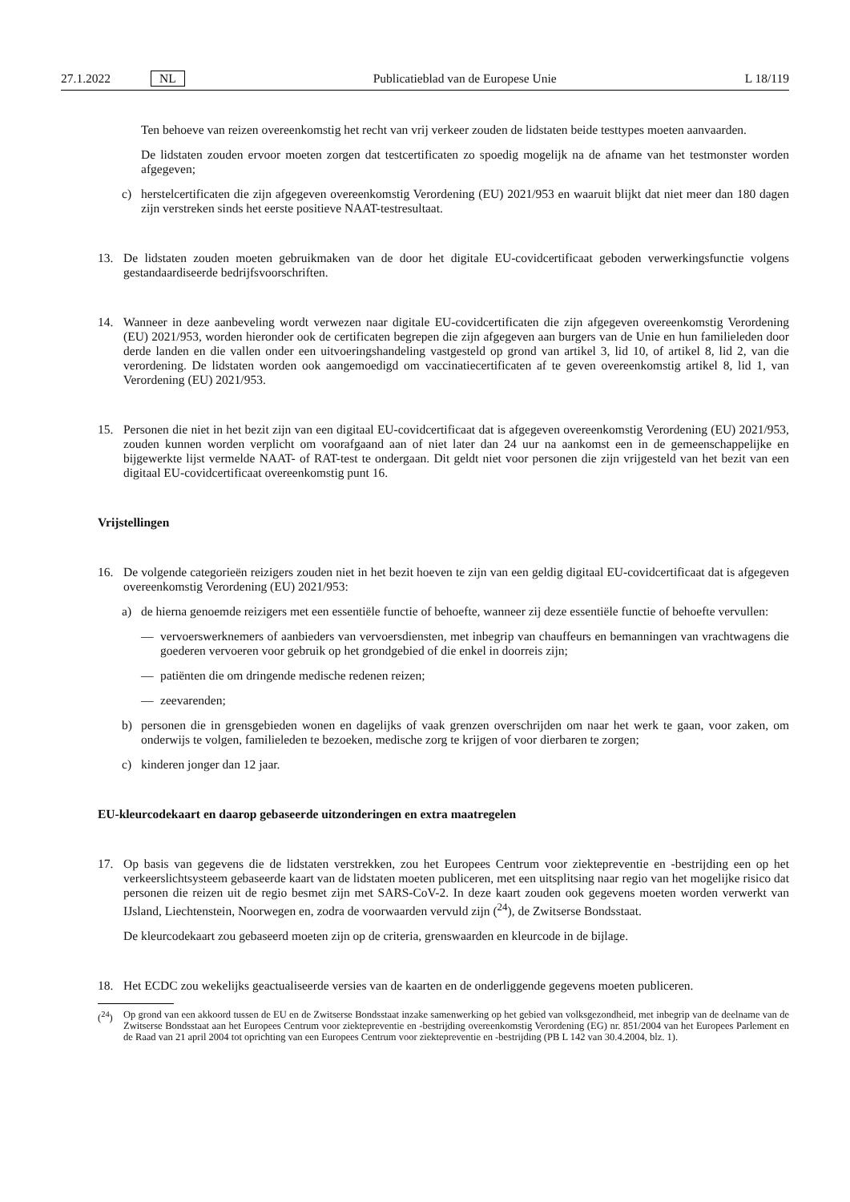27.1.2022 NL Publicatieblad van de Europese Unie L 18/119
Ten behoeve van reizen overeenkomstig het recht van vrij verkeer zouden de lidstaten beide testtypes moeten aanvaarden.
De lidstaten zouden ervoor moeten zorgen dat testcertificaten zo spoedig mogelijk na de afname van het testmonster worden afgegeven;
c) herstelcertificaten die zijn afgegeven overeenkomstig Verordening (EU) 2021/953 en waaruit blijkt dat niet meer dan 180 dagen zijn verstreken sinds het eerste positieve NAAT-testresultaat.
13. De lidstaten zouden moeten gebruikmaken van de door het digitale EU-covidcertificaat geboden verwerkingsfunctie volgens gestandaardiseerde bedrijfsvoorschriften.
14. Wanneer in deze aanbeveling wordt verwezen naar digitale EU-covidcertificaten die zijn afgegeven overeenkomstig Verordening (EU) 2021/953, worden hieronder ook de certificaten begrepen die zijn afgegeven aan burgers van de Unie en hun familieleden door derde landen en die vallen onder een uitvoeringshandeling vastgesteld op grond van artikel 3, lid 10, of artikel 8, lid 2, van die verordening. De lidstaten worden ook aangemoedigd om vaccinatiecer­tificaten af te geven overeenkomstig artikel 8, lid 1, van Verordening (EU) 2021/953.
15. Personen die niet in het bezit zijn van een digitaal EU-covidcertificaat dat is afgegeven overeenkomstig Verordening (EU) 2021/953, zouden kunnen worden verplicht om voorafgaand aan of niet later dan 24 uur na aankomst een in de gemeenschappelijke en bijgewerkte lijst vermelde NAAT- of RAT-test te ondergaan. Dit geldt niet voor personen die zijn vrijgesteld van het bezit van een digitaal EU-covidcertificaat overeenkomstig punt 16.
Vrijstellingen
16. De volgende categorieën reizigers zouden niet in het bezit hoeven te zijn van een geldig digitaal EU-covidcertificaat dat is afgegeven overeenkomstig Verordening (EU) 2021/953:
a) de hierna genoemde reizigers met een essentiële functie of behoefte, wanneer zij deze essentiële functie of behoefte vervullen:
— vervoerswerknemers of aanbieders van vervoersdiensten, met inbegrip van chauffeurs en bemanningen van vrachtwagens die goederen vervoeren voor gebruik op het grondgebied of die enkel in doorreis zijn;
— patiënten die om dringende medische redenen reizen;
— zeevarenden;
b) personen die in grensgebieden wonen en dagelijks of vaak grenzen overschrijden om naar het werk te gaan, voor zaken, om onderwijs te volgen, familieleden te bezoeken, medische zorg te krijgen of voor dierbaren te zorgen;
c) kinderen jonger dan 12 jaar.
EU-kleurcodekaart en daarop gebaseerde uitzonderingen en extra maatregelen
17. Op basis van gegevens die de lidstaten verstrekken, zou het Europees Centrum voor ziektepreventie en -bestrijding een op het verkeerslichtsysteem gebaseerde kaart van de lidstaten moeten publiceren, met een uitsplitsing naar regio van het mogelijke risico dat personen die reizen uit de regio besmet zijn met SARS-CoV-2. In deze kaart zouden ook gegevens moeten worden verwerkt van IJsland, Liechtenstein, Noorwegen en, zodra de voorwaarden vervuld zijn (<sup>24</sup>), de Zwitserse Bondsstaat.
De kleurcodekaart zou gebaseerd moeten zijn op de criteria, grenswaarden en kleurcode in de bijlage.
18. Het ECDC zou wekelijks geactualiseerde versies van de kaarten en de onderliggende gegevens moeten publiceren.
(<sup>24</sup>) Op grond van een akkoord tussen de EU en de Zwitserse Bondsstaat inzake samenwerking op het gebied van volksgezondheid, met inbegrip van de deelname van de Zwitserse Bondsstaat aan het Europees Centrum voor ziektepreventie en -bestrijding overeenkomstig Verordening (EG) nr. 851/2004 van het Europees Parlement en de Raad van 21 april 2004 tot oprichting van een Europees Centrum voor ziektepreventie en -bestrijding (PB L 142 van 30.4.2004, blz. 1).